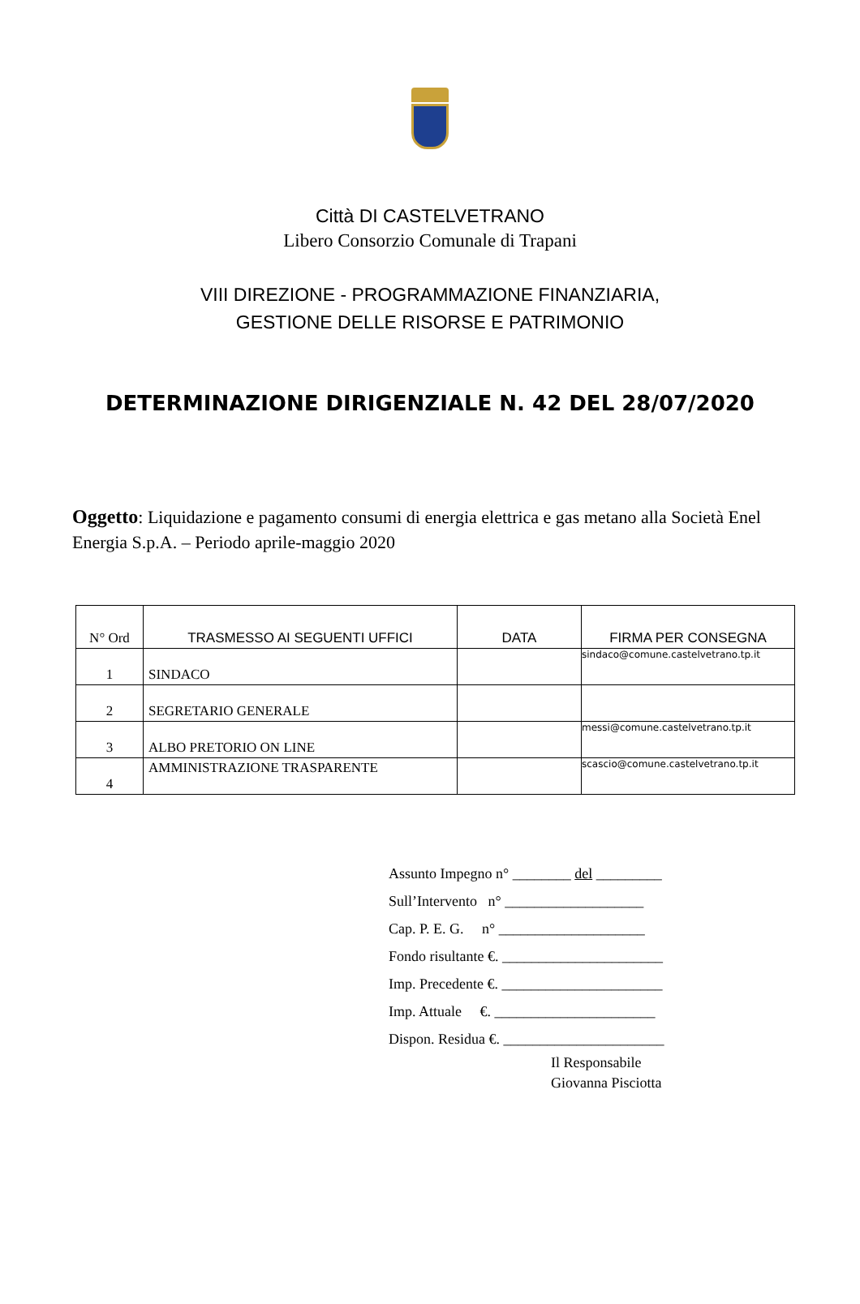Città DI CASTELVETRANO
Libero Consorzio Comunale di Trapani
VIII DIREZIONE - PROGRAMMAZIONE FINANZIARIA,
GESTIONE DELLE RISORSE E PATRIMONIO
DETERMINAZIONE DIRIGENZIALE N. 42 DEL 28/07/2020
Oggetto: Liquidazione e pagamento consumi di energia elettrica e gas metano alla Società Enel Energia S.p.A. – Periodo aprile-maggio 2020
| N° Ord | TRASMESSO AI SEGUENTI UFFICI | DATA | FIRMA PER CONSEGNA |
| --- | --- | --- | --- |
| 1 | SINDACO | | sindaco@comune.castelvetrano.tp.it |
| 2 | SEGRETARIO GENERALE | | |
| 3 | ALBO PRETORIO ON LINE | | messi@comune.castelvetrano.tp.it |
| 4 | AMMINISTRAZIONE TRASPARENTE | | scascio@comune.castelvetrano.tp.it |
Assunto Impegno n° ________ del _________
Sull’Intervento n° ___________________
Cap. P. E. G. n° ____________________
Fondo risultante €. ______________________
Imp. Precedente €. ______________________
Imp. Attuale €. ______________________
Dispon. Residua €. ______________________
Il Responsabile
Giovanna Pisciotta